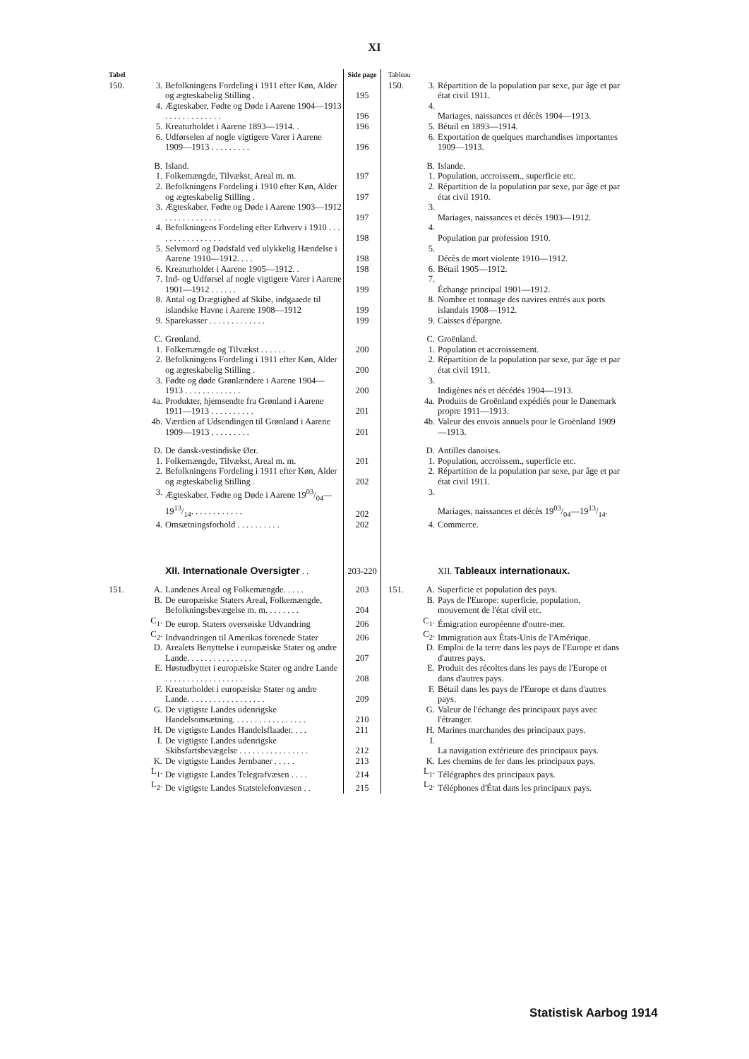XI
| Tabel | | | Side page | Tableau | | |
| 150. | 3. | Befolkningens Fordeling i 1911 efter Køn, Alder og ægteskabelig Stilling . | 195 | 150. | 3. | Répartition de la population par sexe, par âge et par état civil 1911. |
| | 4. | Ægteskaber, Fødte og Døde i Aarene 1904—1913 . . . . . . . . . . . . . | 196 | | 4. | Mariages, naissances et décès 1904—1913. |
| | 5. | Kreaturholdet i Aarene 1893—1914. . | 196 | | 5. | Bétail en 1893—1914. |
| | 6. | Udførselen af nogle vigtigere Varer i Aarene 1909—1913 . . . . . . . . . | 196 | | 6. | Exportation de quelques marchandises importantes 1909—1913. |
| | B. | Island. | | | B. | Islande. |
| | 1. | Folkemængde, Tilvækst, Areal m. m. | 197 | | 1. | Population, accroissem., superficie etc. |
| | 2. | Befolkningens Fordeling i 1910 efter Køn, Alder og ægteskabelig Stilling . | 197 | | 2. | Répartition de la population par sexe, par âge et par état civil 1910. |
| | 3. | Ægteskaber, Fødte og Døde i Aarene 1903—1912 . . . . . . . . . . . . . | 197 | | 3. | Mariages, naissances et décès 1903—1912. |
| | 4. | Befolkningens Fordeling efter Erhverv i 1910 . . . . . . . . . . . . . . . . | 198 | | 4. | Population par profession 1910. |
| | 5. | Selvmord og Dødsfald ved ulykkelig Hændelse i Aarene 1910—1912. . . . | 198 | | 5. | Décès de mort violente 1910—1912. |
| | 6. | Kreaturholdet i Aarene 1905—1912. . | 198 | | 6. | Bétail 1905—1912. |
| | 7. | Ind- og Udførsel af nogle vigtigere Varer i Aarene 1901—1912 . . . . . . | 199 | | 7. | Échange principal 1901—1912. |
| | 8. | Antal og Drægtighed af Skibe, indgaaede til islandske Havne i Aarene 1908—1912 | 199 | | 8. | Nombre et tonnage des navires entrés aux ports islandais 1908—1912. |
| | 9. | Sparekasser . . . . . . . . . . . . . | 199 | | 9. | Caisses d'épargne. |
| | C. | Grønland. | | | C. | Groënland. |
| | 1. | Folkemængde og Tilvækst . . . . . . | 200 | | 1. | Population et accroissement. |
| | 2. | Befolkningens Fordeling i 1911 efter Køn, Alder og ægteskabelig Stilling . | 200 | | 2. | Répartition de la population par sexe, par âge et par état civil 1911. |
| | 3. | Fødte og døde Grønlændere i Aarene 1904—1913 . . . . . . . . . . . . . | 200 | | 3. | Indigènes nés et décédés 1904—1913. |
| | 4a. | Produkter, hjemsendte fra Grønland i Aarene 1911—1913 . . . . . . . . . . | 201 | | 4a. | Produits de Groënland expédiés pour le Danemark propre 1911—1913. |
| | 4b. | Værdien af Udsendingen til Grønland i Aarene 1909—1913 . . . . . . . . . | 201 | | 4b. | Valeur des envois annuels pour le Groënland 1909—1913. |
| | D. | De dansk-vestindiske Øer. | | | D. | Antilles danoises. |
| | 1. | Folkemængde, Tilvækst, Areal m. m. | 201 | | 1. | Population, accroissem., superficie etc. |
| | 2. | Befolkningens Fordeling i 1911 efter Køn, Alder og ægteskabelig Stilling . | 202 | | 2. | Répartition de la population par sexe, par âge et par état civil 1911. |
| | 3. | Ægteskaber, Fødte og Døde i Aarene 1903/04—1913/14. . . . . . . . . . . . | 202 | | 3. | Mariages, naissances et décès 1903/04—1913/14. |
| | 4. | Omsætningsforhold . . . . . . . . . . | 202 | | 4. | Commerce. |
| | | XII. Internationale Oversigter . . | 203-220 | | | XII. Tableaux internationaux. |
| 151. | A. | Landenes Areal og Folkemængde. . . . . | 203 | 151. | A. | Superficie et population des pays. |
| | B. | De europæiske Staters Areal, Folkemængde, Befolkningsbevægelse m. m. . . . . . . . | 204 | | B. | Pays de l'Europe: superficie, population, mouvement de l'état civil etc. |
| | C<sub>1</sub>. | De europ. Staters oversøiske Udvandring | 206 | | C<sub>1</sub>. | Émigration européenne d'outre-mer. |
| | C<sub>2</sub>. | Indvandringen til Amerikas forenede Stater | 206 | | C<sub>2</sub>. | Immigration aux États-Unis de l'Amérique. |
| | D. | Arealets Benyttelse i europæiske Stater og andre Lande. . . . . . . . . . . . . . . | 207 | | D. | Emploi de la terre dans les pays de l'Europe et dans d'autres pays. |
| | E. | Høstudbyttet i europæiske Stater og andre Lande . . . . . . . . . . . . . . . . . . | 208 | | E. | Produit des récoltes dans les pays de l'Europe et dans d'autres pays. |
| | F. | Kreaturholdet i europæiske Stater og andre Lande. . . . . . . . . . . . . . . . . . | 209 | | F. | Bétail dans les pays de l'Europe et dans d'autres pays. |
| | G. | De vigtigste Landes udenrigske Handelsomsætning. . . . . . . . . . . . . . . . . | 210 | | G. | Valeur de l'échange des principaux pays avec l'étranger. |
| | H. | De vigtigste Landes Handelsflaader. . . . | 211 | | H. | Marines marchandes des principaux pays. |
| | I. | De vigtigste Landes udenrigske Skibsfartsbevægelse . . . . . . . . . . . . . . . . | 212 | | I. | La navigation extérieure des principaux pays. |
| | K. | De vigtigste Landes Jernbaner . . . . . | 213 | | K. | Les chemins de fer dans les principaux pays. |
| | L<sub>1</sub>. | De vigtigste Landes Telegrafvæsen . . . . | 214 | | L<sub>1</sub>. | Télégraphes des principaux pays. |
| | L<sub>2</sub>. | De vigtigste Landes Statstelefonvæsen . . | 215 | | L<sub>2</sub>. | Téléphones d'État dans les principaux pays. |
Statistisk Aarbog 1914